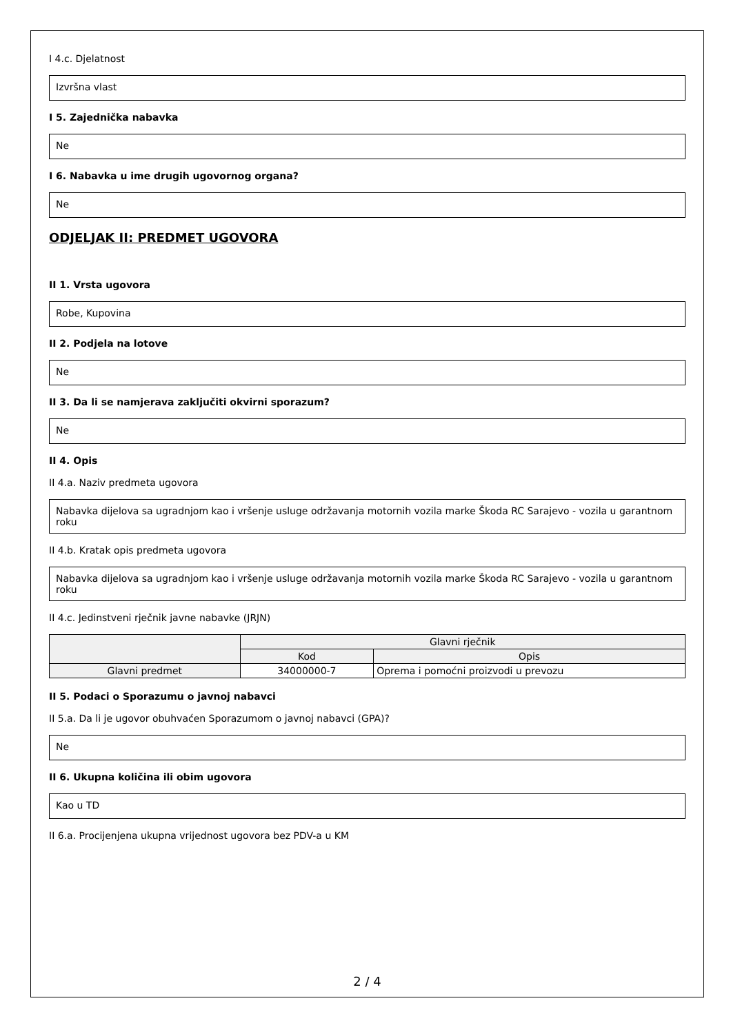I 4.c. Djelatnost
Izvršna vlast
I 5. Zajednička nabavka
Ne
I 6. Nabavka u ime drugih ugovornog organa?
Ne
ODJELJAK II: PREDMET UGOVORA
II 1. Vrsta ugovora
Robe, Kupovina
II 2. Podjela na lotove
Ne
II 3. Da li se namjerava zaključiti okvirni sporazum?
Ne
II 4. Opis
II 4.a. Naziv predmeta ugovora
Nabavka dijelova sa ugradnjom kao i vršenje usluge održavanja motornih vozila marke Škoda RC Sarajevo - vozila u garantnom roku
II 4.b. Kratak opis predmeta ugovora
Nabavka dijelova sa ugradnjom kao i vršenje usluge održavanja motornih vozila marke Škoda RC Sarajevo - vozila u garantnom roku
II 4.c. Jedinstveni rječnik javne nabavke (JRJN)
| | Glavni rječnik | |
| --- | --- | --- |
| | Kod | Opis |
| Glavni predmet | 34000000-7 | Oprema i pomoćni proizvodi u prevozu |
II 5. Podaci o Sporazumu o javnoj nabavci
II 5.a. Da li je ugovor obuhvaćen Sporazumom o javnoj nabavci (GPA)?
Ne
II 6. Ukupna količina ili obim ugovora
Kao u TD
II 6.a. Procijenjena ukupna vrijednost ugovora bez PDV-a u KM
2 / 4